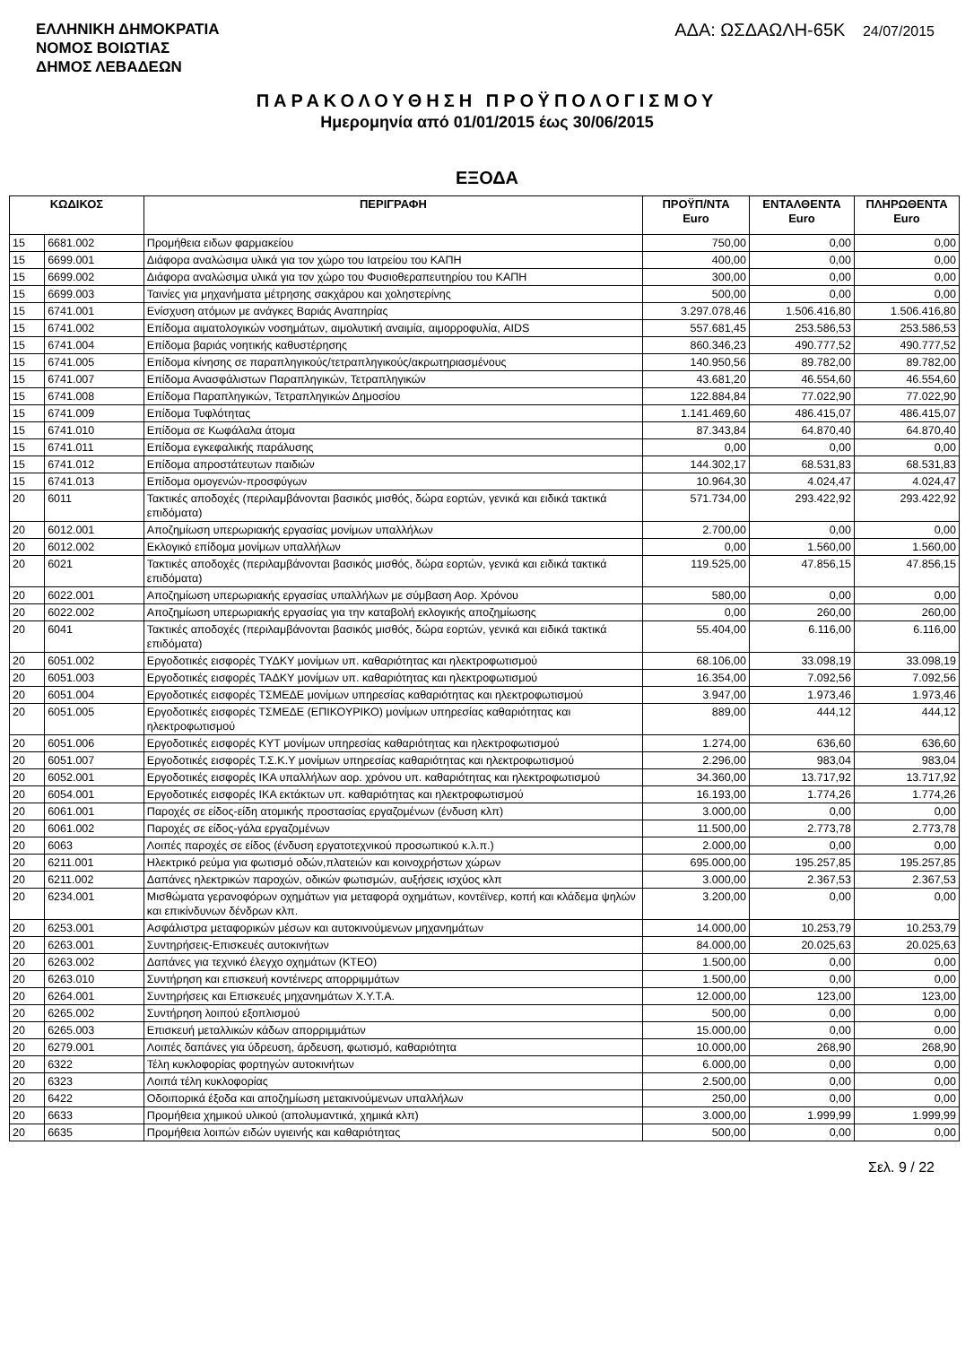ΕΛΛΗΝΙΚΗ ΔΗΜΟΚΡΑΤΙΑ
ΝΟΜΟΣ ΒΟΙΩΤΙΑΣ
ΔΗΜΟΣ ΛΕΒΑΔΕΩΝ
ΑΔΑ: ΩΣΔΑΩΛΗ-65Κ 24/07/2015
ΠΑΡΑΚΟΛΟΥΘΗΣΗ ΠΡΟΫΠΟΛΟΓΙΣΜΟΥ
Ημερομηνία από 01/01/2015 έως 30/06/2015
ΕΞΟΔΑ
| ΚΩΔΙΚΟΣ | | ΠΕΡΙΓΡΑΦΗ | ΠΡΟΫΠ/ΝΤΑ Euro | ΕΝΤΑΛΘΕΝΤΑ Euro | ΠΛΗΡΩΘΕΝΤΑ Euro |
| --- | --- | --- | --- | --- | --- |
| 15 | 6681.002 | Προμήθεια ειδων φαρμακείου | 750,00 | 0,00 | 0,00 |
| 15 | 6699.001 | Διάφορα αναλώσιμα υλικά για τον χώρο του Ιατρείου του ΚΑΠΗ | 400,00 | 0,00 | 0,00 |
| 15 | 6699.002 | Διάφορα αναλώσιμα υλικά για τον χώρο του Φυσιοθεραπευτηρίου του ΚΑΠΗ | 300,00 | 0,00 | 0,00 |
| 15 | 6699.003 | Ταινίες για μηχανήματα μέτρησης σακχάρου και χοληστερίνης | 500,00 | 0,00 | 0,00 |
| 15 | 6741.001 | Ενίσχυση ατόμων με ανάγκες Βαριάς Αναπηρίας | 3.297.078,46 | 1.506.416,80 | 1.506.416,80 |
| 15 | 6741.002 | Επίδομα αιματολογικών νοσημάτων, αιμολυτική αναιμία, αιμορροφυλία, AIDS | 557.681,45 | 253.586,53 | 253.586,53 |
| 15 | 6741.004 | Επίδομα βαριάς νοητικής καθυστέρησης | 860.346,23 | 490.777,52 | 490.777,52 |
| 15 | 6741.005 | Επίδομα κίνησης σε παραπληγικούς/τετραπληγικούς/ακρωτηριασμένους | 140.950,56 | 89.782,00 | 89.782,00 |
| 15 | 6741.007 | Επίδομα Ανασφάλιστων Παραπληγικών, Τετραπληγικών | 43.681,20 | 46.554,60 | 46.554,60 |
| 15 | 6741.008 | Επίδομα Παραπληγικών, Τετραπληγικών Δημοσίου | 122.884,84 | 77.022,90 | 77.022,90 |
| 15 | 6741.009 | Επίδομα Τυφλότητας | 1.141.469,60 | 486.415,07 | 486.415,07 |
| 15 | 6741.010 | Επίδομα σε Κωφάλαλα άτομα | 87.343,84 | 64.870,40 | 64.870,40 |
| 15 | 6741.011 | Επίδομα εγκεφαλικής παράλυσης | 0,00 | 0,00 | 0,00 |
| 15 | 6741.012 | Επίδομα απροστάτευτων παιδιών | 144.302,17 | 68.531,83 | 68.531,83 |
| 15 | 6741.013 | Επίδομα ομογενών-προσφύγων | 10.964,30 | 4.024,47 | 4.024,47 |
| 20 | 6011 | Τακτικές αποδοχές (περιλαμβάνονται βασικός μισθός, δώρα εορτών, γενικά και ειδικά τακτικά επιδόματα) | 571.734,00 | 293.422,92 | 293.422,92 |
| 20 | 6012.001 | Αποζημίωση υπερωριακής εργασίας μονίμων υπαλλήλων | 2.700,00 | 0,00 | 0,00 |
| 20 | 6012.002 | Εκλογικό επίδομα μονίμων υπαλλήλων | 0,00 | 1.560,00 | 1.560,00 |
| 20 | 6021 | Τακτικές αποδοχές (περιλαμβάνονται βασικός μισθός, δώρα εορτών, γενικά και ειδικά τακτικά επιδόματα) | 119.525,00 | 47.856,15 | 47.856,15 |
| 20 | 6022.001 | Αποζημίωση υπερωριακής εργασίας υπαλλήλων με σύμβαση Αορ. Χρόνου | 580,00 | 0,00 | 0,00 |
| 20 | 6022.002 | Αποζημίωση υπερωριακής εργασίας για την καταβολή εκλογικής αποζημίωσης | 0,00 | 260,00 | 260,00 |
| 20 | 6041 | Τακτικές αποδοχές (περιλαμβάνονται βασικός μισθός, δώρα εορτών, γενικά και ειδικά τακτικά επιδόματα) | 55.404,00 | 6.116,00 | 6.116,00 |
| 20 | 6051.002 | Εργοδοτικές εισφορές ΤΥΔΚΥ μονίμων υπ. καθαριότητας και ηλεκτροφωτισμού | 68.106,00 | 33.098,19 | 33.098,19 |
| 20 | 6051.003 | Εργοδοτικές εισφορές ΤΑΔΚΥ μονίμων υπ. καθαριότητας και ηλεκτροφωτισμού | 16.354,00 | 7.092,56 | 7.092,56 |
| 20 | 6051.004 | Εργοδοτικές εισφορές ΤΣΜΕΔΕ μονίμων υπηρεσίας καθαριότητας και ηλεκτροφωτισμού | 3.947,00 | 1.973,46 | 1.973,46 |
| 20 | 6051.005 | Εργοδοτικές εισφορές ΤΣΜΕΔΕ (ΕΠΙΚΟΥΡΙΚΟ) μονίμων υπηρεσίας καθαριότητας και ηλεκτροφωτισμού | 889,00 | 444,12 | 444,12 |
| 20 | 6051.006 | Εργοδοτικές εισφορές ΚΥΤ μονίμων υπηρεσίας καθαριότητας και ηλεκτροφωτισμού | 1.274,00 | 636,60 | 636,60 |
| 20 | 6051.007 | Εργοδοτικές εισφορές Τ.Σ.Κ.Υ μονίμων υπηρεσίας καθαριότητας και ηλεκτροφωτισμού | 2.296,00 | 983,04 | 983,04 |
| 20 | 6052.001 | Εργοδοτικές εισφορές ΙΚΑ υπαλλήλων αορ. χρόνου υπ. καθαριότητας και ηλεκτροφωτισμού | 34.360,00 | 13.717,92 | 13.717,92 |
| 20 | 6054.001 | Εργοδοτικές εισφορές ΙΚΑ εκτάκτων υπ. καθαριότητας και ηλεκτροφωτισμού | 16.193,00 | 1.774,26 | 1.774,26 |
| 20 | 6061.001 | Παροχές σε είδος-είδη ατομικής προστασίας εργαζομένων (ένδυση κλπ) | 3.000,00 | 0,00 | 0,00 |
| 20 | 6061.002 | Παροχές σε είδος-γάλα εργαζομένων | 11.500,00 | 2.773,78 | 2.773,78 |
| 20 | 6063 | Λοιπές παροχές σε είδος (ένδυση εργατοτεχνικού προσωπικού κ.λ.π.) | 2.000,00 | 0,00 | 0,00 |
| 20 | 6211.001 | Ηλεκτρικό ρεύμα για φωτισμό οδών,πλατειών και κοινοχρήστων χώρων | 695.000,00 | 195.257,85 | 195.257,85 |
| 20 | 6211.002 | Δαπάνες ηλεκτρικών παροχών, οδικών φωτισμών, αυξήσεις ισχύος κλπ | 3.000,00 | 2.367,53 | 2.367,53 |
| 20 | 6234.001 | Μισθώματα γερανοφόρων οχημάτων για μεταφορά οχημάτων, κοντέϊνερ, κοπή και κλάδεμα ψηλών και επικίνδυνων δένδρων κλπ. | 3.200,00 | 0,00 | 0,00 |
| 20 | 6253.001 | Ασφάλιστρα μεταφορικών μέσων και αυτοκινούμενων μηχανημάτων | 14.000,00 | 10.253,79 | 10.253,79 |
| 20 | 6263.001 | Συντηρήσεις-Επισκευές αυτοκινήτων | 84.000,00 | 20.025,63 | 20.025,63 |
| 20 | 6263.002 | Δαπάνες για τεχνικό έλεγχο οχημάτων (ΚΤΕΟ) | 1.500,00 | 0,00 | 0,00 |
| 20 | 6263.010 | Συντήρηση και επισκευή κοντέινερς απορριμμάτων | 1.500,00 | 0,00 | 0,00 |
| 20 | 6264.001 | Συντηρήσεις και Επισκευές μηχανημάτων Χ.Υ.Τ.Α. | 12.000,00 | 123,00 | 123,00 |
| 20 | 6265.002 | Συντήρηση λοιπού εξοπλισμού | 500,00 | 0,00 | 0,00 |
| 20 | 6265.003 | Επισκευή μεταλλικών κάδων απορριμμάτων | 15.000,00 | 0,00 | 0,00 |
| 20 | 6279.001 | Λοιπές δαπάνες για ύδρευση, άρδευση, φωτισμό, καθαριότητα | 10.000,00 | 268,90 | 268,90 |
| 20 | 6322 | Τέλη κυκλοφορίας φορτηγών αυτοκινήτων | 6.000,00 | 0,00 | 0,00 |
| 20 | 6323 | Λοιπά τέλη κυκλοφορίας | 2.500,00 | 0,00 | 0,00 |
| 20 | 6422 | Οδοιπορικά έξοδα και αποζημίωση μετακινούμενων υπαλλήλων | 250,00 | 0,00 | 0,00 |
| 20 | 6633 | Προμήθεια χημικού υλικού (απολυμαντικά, χημικά κλπ) | 3.000,00 | 1.999,99 | 1.999,99 |
| 20 | 6635 | Προμήθεια λοιπών ειδών υγιεινής και καθαριότητας | 500,00 | 0,00 | 0,00 |
Σελ. 9 / 22